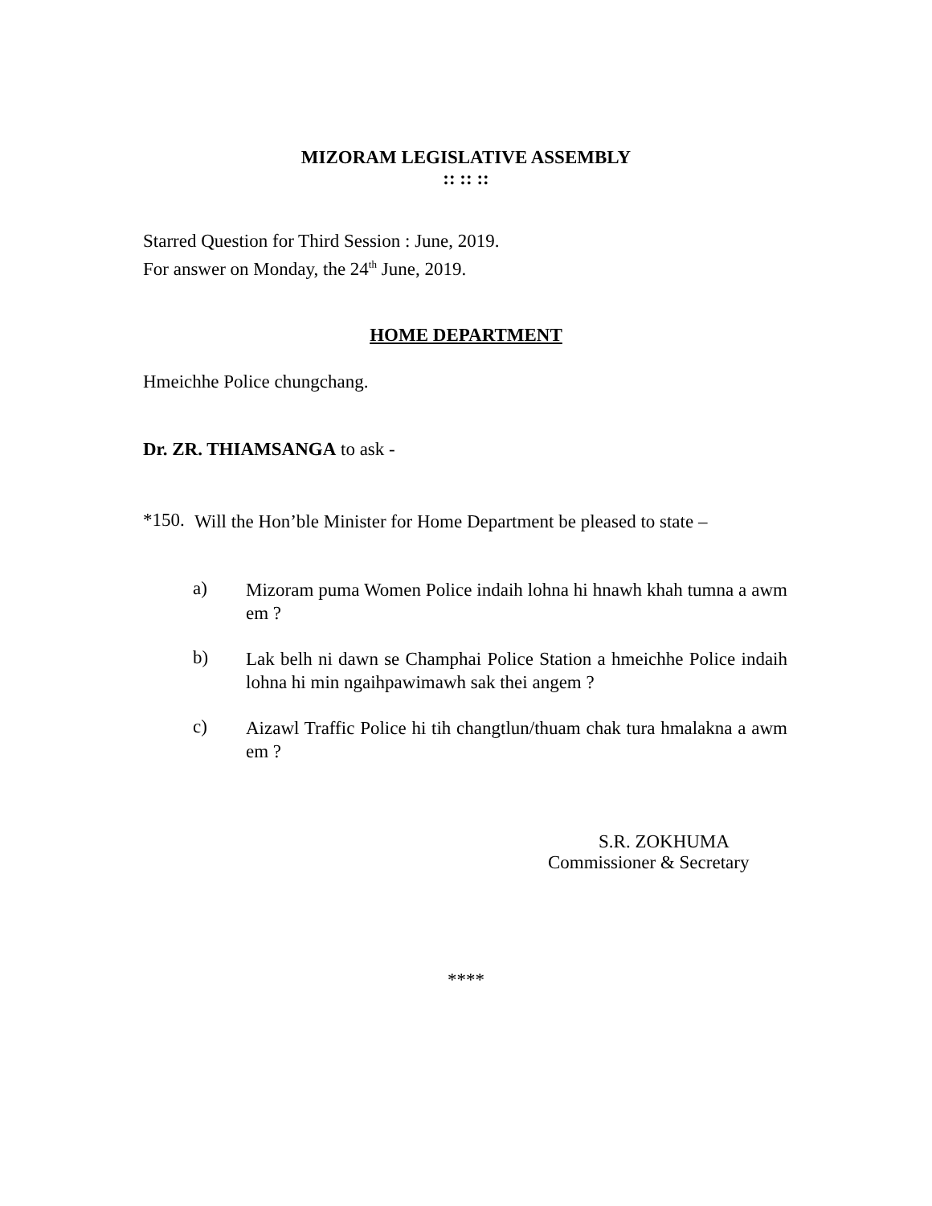MIZORAM LEGISLATIVE ASSEMBLY
:: :: ::
Starred Question for Third Session : June, 2019.
For answer on Monday, the 24<sup>th</sup> June, 2019.
HOME DEPARTMENT
Hmeichhe Police chungchang.
Dr. ZR. THIAMSANGA to ask -
*150.
Will the Hon’ble Minister for Home Department be pleased to state –
a)
Mizoram puma Women Police indaih lohna hi hnawh khah tumna a awm em ?
b)
Lak belh ni dawn se Champhai Police Station a hmeichhe Police indaih lohna hi min ngaihpawimawh sak thei angem ?
c)
Aizawl Traffic Police hi tih changtlun/thuam chak tura hmalakna a awm em ?
S.R. ZOKHUMA
Commissioner & Secretary
****